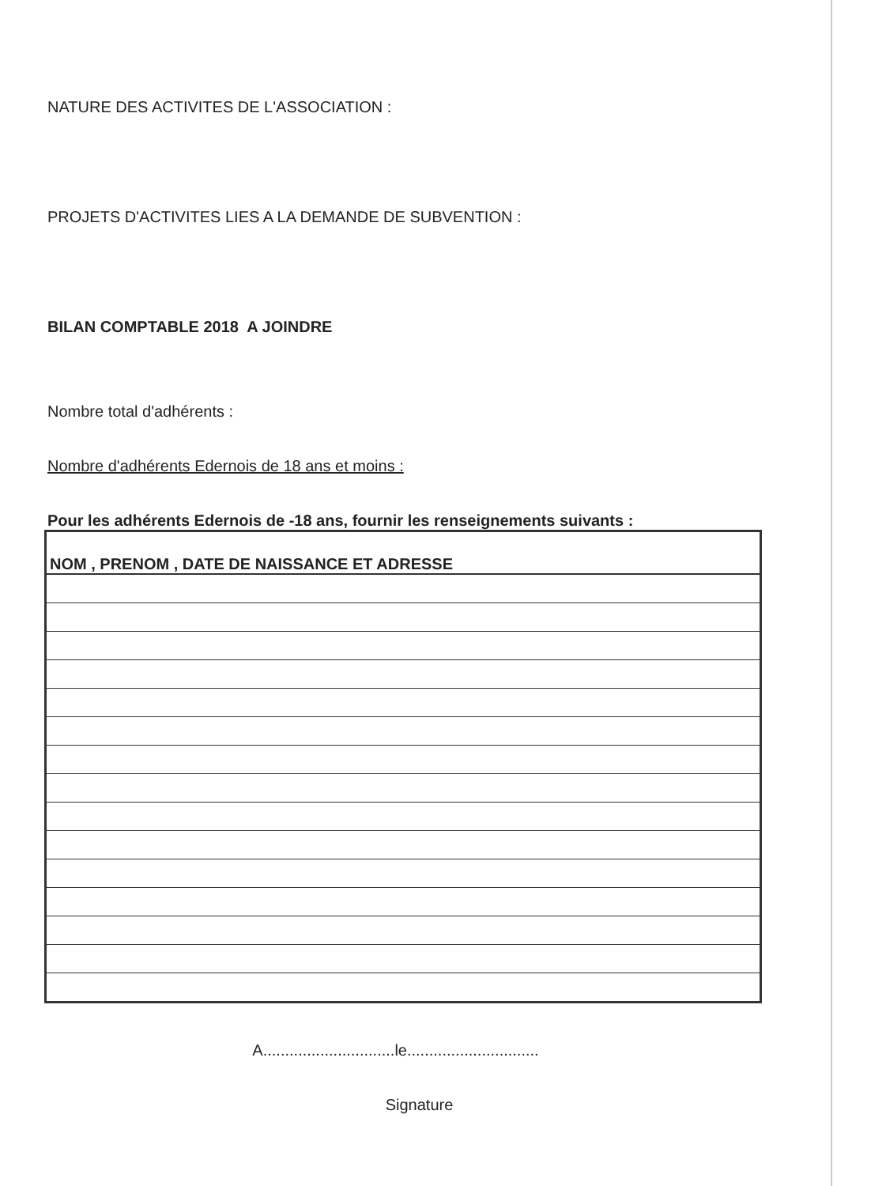NATURE DES ACTIVITES DE L'ASSOCIATION :
PROJETS D'ACTIVITES LIES A LA DEMANDE DE SUBVENTION :
BILAN COMPTABLE 2018 A JOINDRE
Nombre total d'adhérents :
Nombre d'adhérents Edernois de 18 ans et moins :
Pour les adhérents Edernois de -18 ans, fournir les renseignements suivants :
| NOM , PRENOM , DATE DE NAISSANCE ET ADRESSE |
| --- |
A..............................le..............................
Signature